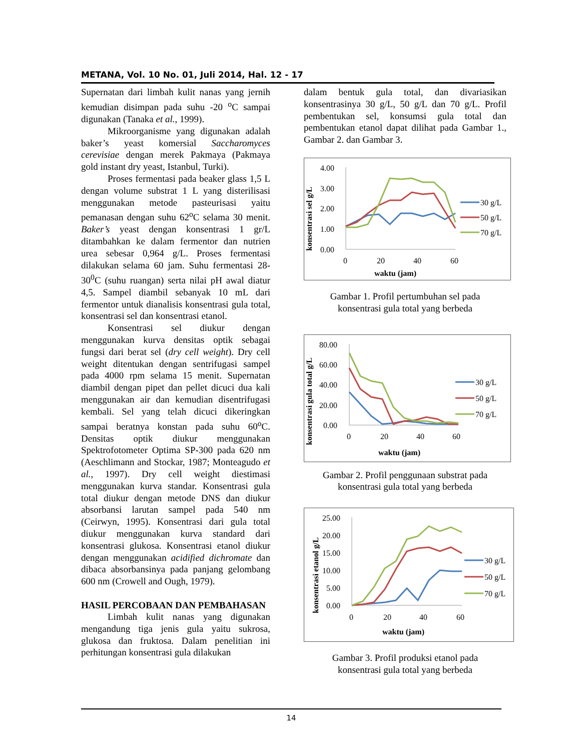METANA, Vol. 10 No. 01, Juli 2014, Hal. 12 - 17
Supernatan dari limbah kulit nanas yang jernih kemudian disimpan pada suhu -20 <sup>o</sup>C sampai digunakan (Tanaka et al., 1999).
Mikroorganisme yang digunakan adalah baker’s yeast komersial Saccharomyces cerevisiae dengan merek Pakmaya (Pakmaya gold instant dry yeast, Istanbul, Turki).
Proses fermentasi pada beaker glass 1,5 L dengan volume substrat 1 L yang disterilisasi menggunakan metode pasteurisasi yaitu pemanasan dengan suhu 62<sup>o</sup>C selama 30 menit. Baker’s yeast dengan konsentrasi 1 gr/L ditambahkan ke dalam fermentor dan nutrien urea sebesar 0,964 g/L. Proses fermentasi dilakukan selama 60 jam. Suhu fermentasi 28-30<sup>0</sup>C (suhu ruangan) serta nilai pH awal diatur 4,5. Sampel diambil sebanyak 10 mL dari fermentor untuk dianalisis konsentrasi gula total, konsentrasi sel dan konsentrasi etanol.
Konsentrasi sel diukur dengan menggunakan kurva densitas optik sebagai fungsi dari berat sel (dry cell weight). Dry cell weight ditentukan dengan sentrifugasi sampel pada 4000 rpm selama 15 menit. Supernatan diambil dengan pipet dan pellet dicuci dua kali menggunakan air dan kemudian disentrifugasi kembali. Sel yang telah dicuci dikeringkan sampai beratnya konstan pada suhu 60<sup>o</sup>C. Densitas optik diukur menggunakan Spektrofotometer Optima SP-300 pada 620 nm (Aeschlimann and Stockar, 1987; Monteagudo et al., 1997). Dry cell weight diestimasi menggunakan kurva standar. Konsentrasi gula total diukur dengan metode DNS dan diukur absorbansi larutan sampel pada 540 nm (Ceirwyn, 1995). Konsentrasi dari gula total diukur menggunakan kurva standard dari konsentrasi glukosa. Konsentrasi etanol diukur dengan menggunakan acidified dichromate dan dibaca absorbansinya pada panjang gelombang 600 nm (Crowell and Ough, 1979).
HASIL PERCOBAAN DAN PEMBAHASAN
Limbah kulit nanas yang digunakan mengandung tiga jenis gula yaitu sukrosa, glukosa dan fruktosa. Dalam penelitian ini perhitungan konsentrasi gula dilakukan
dalam bentuk gula total, dan divariasikan konsentrasinya 30 g/L, 50 g/L dan 70 g/L. Profil pembentukan sel, konsumsi gula total dan pembentukan etanol dapat dilihat pada Gambar 1., Gambar 2. dan Gambar 3.
konsentrasi sel g/L
4.00
3.00
2.00
1.00
0.00
0
20
40
60
waktu (jam)
30 g/L
50 g/L
70 g/L
Gambar 1. Profil pertumbuhan sel pada
konsentrasi gula total yang berbeda
konsentrasi gula total g/L
80.00
60.00
40.00
20.00
0.00
0
20
40
60
waktu (jam)
30 g/L
50 g/L
70 g/L
Gambar 2. Profil penggunaan substrat pada
konsentrasi gula total yang berbeda
konsentrasi etanol g/L
25.00
20.00
15.00
10.00
5.00
0.00
0
20
40
60
waktu (jam)
30 g/L
50 g/L
70 g/L
Gambar 3. Profil produksi etanol pada
konsentrasi gula total yang berbeda
14